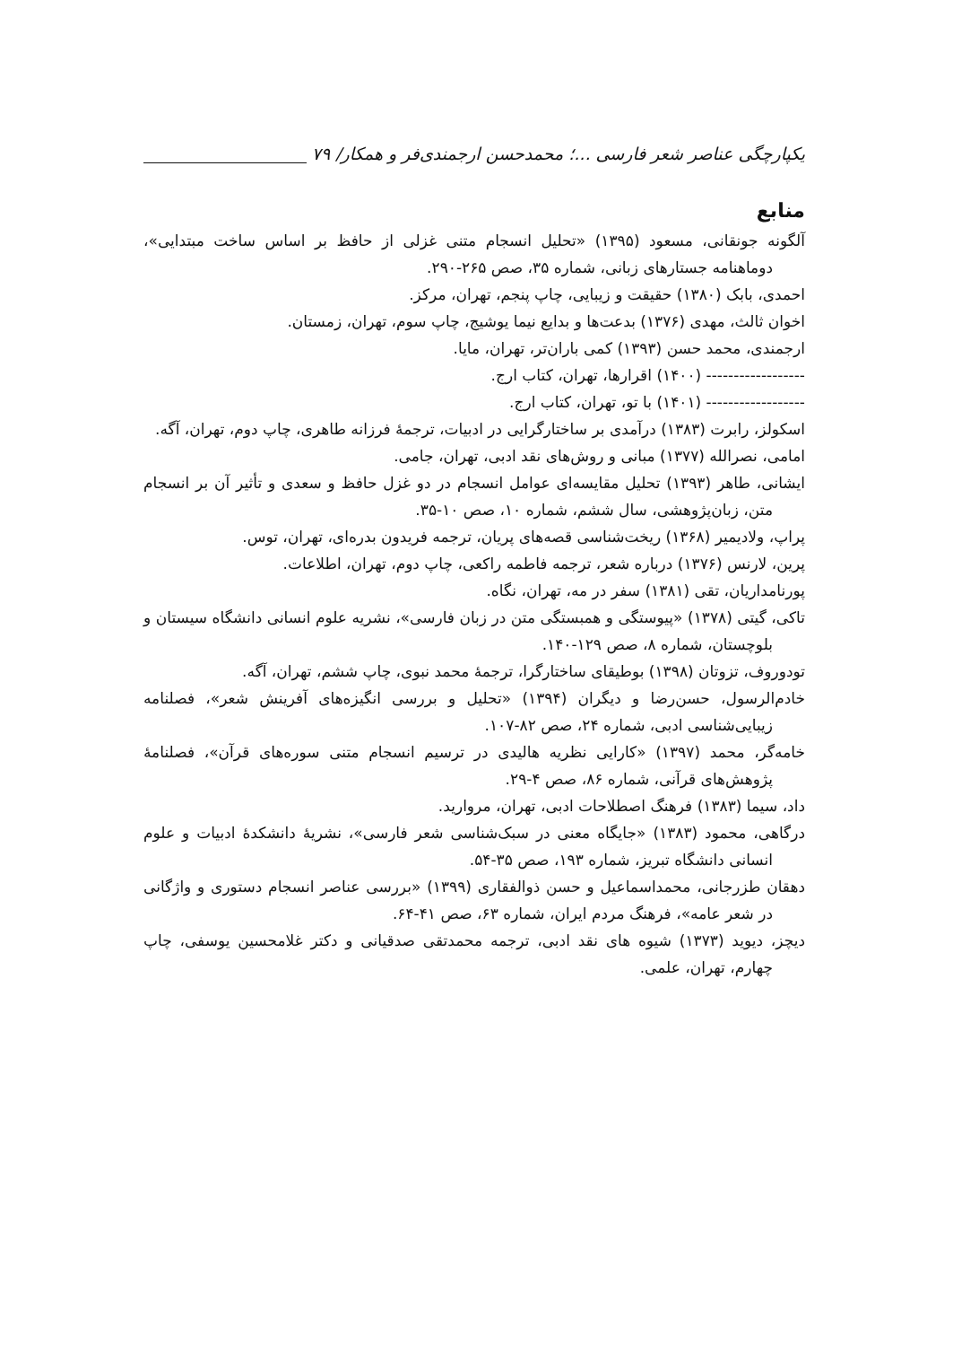یکپارچگی عناصر شعر فارسی ...؛ محمدحسن ارجمندی‌فر و همکار/ ۷۹
منابع
آلگونه جونقانی، مسعود (۱۳۹۵) «تحلیل انسجام متنی غزلی از حافظ بر اساس ساخت مبتدایی»، دوماهنامه جستارهای زبانی، شماره ۳۵، صص ۲۶۵-۲۹۰.
احمدی، بابک (۱۳۸۰) حقیقت و زیبایی، چاپ پنجم، تهران، مرکز.
اخوان ثالث، مهدی (۱۳۷۶) بدعت‌ها و بدایع نیما یوشیج، چاپ سوم، تهران، زمستان.
ارجمندی، محمد حسن (۱۳۹۳) کمی باران‌تر، تهران، مایا.
------------------ (۱۴۰۰) اقرارها، تهران، کتاب ارج.
------------------ (۱۴۰۱) با تو، تهران، کتاب ارج.
اسکولز، رابرت (۱۳۸۳) درآمدی بر ساختارگرایی در ادبیات، ترجمهٔ فرزانه طاهری، چاپ دوم، تهران، آگه.
امامی، نصرالله (۱۳۷۷) مبانی و روش‌های نقد ادبی، تهران، جامی.
ایشانی، طاهر (۱۳۹۳) تحلیل مقایسه‌ای عوامل انسجام در دو غزل حافظ و سعدی و تأثیر آن بر انسجام متن، زبان‌پژوهشی، سال ششم، شماره ۱۰، صص ۱۰-۳۵.
پراپ، ولادیمیر (۱۳۶۸) ریخت‌شناسی قصه‌های پریان، ترجمه فریدون بدره‌ای، تهران، توس.
پرین، لارنس (۱۳۷۶) درباره شعر، ترجمه فاطمه راکعی، چاپ دوم، تهران، اطلاعات.
پورنامداریان، تقی (۱۳۸۱) سفر در مه، تهران، نگاه.
تاکی، گیتی (۱۳۷۸) «پیوستگی و همبستگی متن در زبان فارسی»، نشریه علوم انسانی دانشگاه سیستان و بلوچستان، شماره ۸، صص ۱۲۹-۱۴۰.
تودوروف، تزوتان (۱۳۹۸) بوطیقای ساختارگرا، ترجمهٔ محمد نبوی، چاپ ششم، تهران، آگه.
خادم‌الرسول، حسن‌رضا و دیگران (۱۳۹۴) «تحلیل و بررسی انگیزه‌های آفرینش شعر»، فصلنامه زیبایی‌شناسی ادبی، شماره ۲۴، صص ۸۲-۱۰۷.
خامه‌گر، محمد (۱۳۹۷) «کارایی نظریه هالیدی در ترسیم انسجام متنی سوره‌های قرآن»، فصلنامهٔ پژوهش‌های قرآنی، شماره ۸۶، صص ۴-۲۹.
داد، سیما (۱۳۸۳) فرهنگ اصطلاحات ادبی، تهران، مروارید.
درگاهی، محمود (۱۳۸۳) «جایگاه معنی در سبک‌شناسی شعر فارسی»، نشریهٔ دانشکدهٔ ادبیات و علوم انسانی دانشگاه تبریز، شماره ۱۹۳، صص ۳۵-۵۴.
دهقان طزرجانی، محمداسماعیل و حسن ذوالفقاری (۱۳۹۹) «بررسی عناصر انسجام دستوری و واژگانی در شعر عامه»، فرهنگ مردم ایران، شماره ۶۳، صص ۴۱-۶۴.
دیچز، دیوید (۱۳۷۳) شیوه های نقد ادبی، ترجمه محمدتقی صدقیانی و دکتر غلامحسین یوسفی، چاپ چهارم، تهران، علمی.